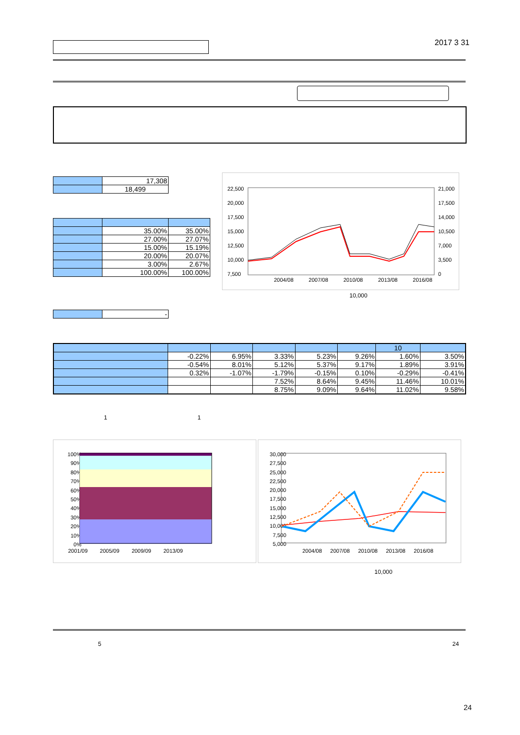2017 3 31
| | 17,308 |
| | 18,499 |
| | 35.00% | 35.00% |
| | 27.00% | 27.07% |
| | 15.00% | 15.19% |
| | 20.00% | 20.07% |
| | 3.00% | 2.67% |
| | 100.00% | 100.00% |
22,500
20,000
17,500
15,000
12,500
10,000
7,500
21,000
17,500
14,000
10,500
7,000
3,500
0
2004/08 2007/08 2010/08 2013/08 2016/08
10,000
| | - |
| | | | | | | 10 | |
| --- | --- | --- | --- | --- | --- | --- | --- |
| | -0.22% | 6.95% | 3.33% | 5.23% | 9.26% | 1.60% | 3.50% |
| | -0.54% | 8.01% | 5.12% | 5.37% | 9.17% | 1.89% | 3.91% |
| | 0.32% | -1.07% | -1.79% | -0.15% | 0.10% | -0.29% | -0.41% |
| | | | 7.52% | 8.64% | 9.45% | 11.46% | 10.01% |
| | | | 8.75% | 9.09% | 9.64% | 11.02% | 9.58% |
1 1
100%
90%
80%
70%
60%
50%
40%
30%
20%
10%
0%
2001/09 2005/09 2009/09 2013/09
30,000
27,500
25,000
22,500
20,000
17,500
15,000
12,500
10,000
7,500
5,000
2004/08 2007/08 2010/08 2013/08 2016/08
10,000
5 24
24